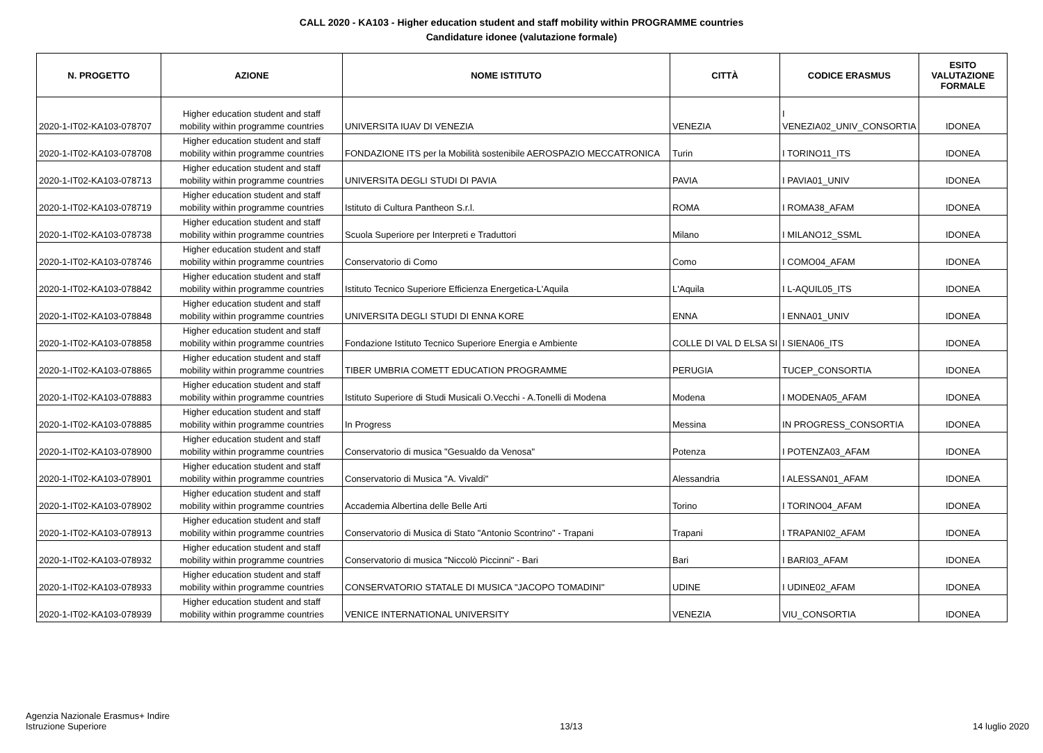CALL 2020 - KA103 - Higher education student and staff mobility within PROGRAMME countries
Candidature idonee (valutazione formale)
| N. PROGETTO | AZIONE | NOME ISTITUTO | CITTÀ | CODICE ERASMUS | ESITO VALUTAZIONE FORMALE |
| --- | --- | --- | --- | --- | --- |
| 2020-1-IT02-KA103-078707 | Higher education student and staff mobility within programme countries | UNIVERSITA IUAV DI VENEZIA | VENEZIA | I VENEZIA02_UNIV_CONSORTIA | IDONEA |
| 2020-1-IT02-KA103-078708 | Higher education student and staff mobility within programme countries | FONDAZIONE ITS per la Mobilità sostenibile AEROSPAZIO MECCATRONICA | Turin | I TORINO11_ITS | IDONEA |
| 2020-1-IT02-KA103-078713 | Higher education student and staff mobility within programme countries | UNIVERSITA DEGLI STUDI DI PAVIA | PAVIA | I PAVIA01_UNIV | IDONEA |
| 2020-1-IT02-KA103-078719 | Higher education student and staff mobility within programme countries | Istituto di Cultura Pantheon S.r.l. | ROMA | I ROMA38_AFAM | IDONEA |
| 2020-1-IT02-KA103-078738 | Higher education student and staff mobility within programme countries | Scuola Superiore per Interpreti e Traduttori | Milano | I MILANO12_SSML | IDONEA |
| 2020-1-IT02-KA103-078746 | Higher education student and staff mobility within programme countries | Conservatorio di Como | Como | I COMO04_AFAM | IDONEA |
| 2020-1-IT02-KA103-078842 | Higher education student and staff mobility within programme countries | Istituto Tecnico Superiore Efficienza Energetica-L'Aquila | L'Aquila | I L-AQUIL05_ITS | IDONEA |
| 2020-1-IT02-KA103-078848 | Higher education student and staff mobility within programme countries | UNIVERSITA DEGLI STUDI DI ENNA KORE | ENNA | I ENNA01_UNIV | IDONEA |
| 2020-1-IT02-KA103-078858 | Higher education student and staff mobility within programme countries | Fondazione Istituto Tecnico Superiore Energia e Ambiente | COLLE DI VAL D ELSA SI | I SIENA06_ITS | IDONEA |
| 2020-1-IT02-KA103-078865 | Higher education student and staff mobility within programme countries | TIBER UMBRIA COMETT EDUCATION PROGRAMME | PERUGIA | TUCEP_CONSORTIA | IDONEA |
| 2020-1-IT02-KA103-078883 | Higher education student and staff mobility within programme countries | Istituto Superiore di Studi Musicali O.Vecchi - A.Tonelli di Modena | Modena | I MODENA05_AFAM | IDONEA |
| 2020-1-IT02-KA103-078885 | Higher education student and staff mobility within programme countries | In Progress | Messina | IN PROGRESS_CONSORTIA | IDONEA |
| 2020-1-IT02-KA103-078900 | Higher education student and staff mobility within programme countries | Conservatorio di musica "Gesualdo da Venosa" | Potenza | I POTENZA03_AFAM | IDONEA |
| 2020-1-IT02-KA103-078901 | Higher education student and staff mobility within programme countries | Conservatorio di Musica "A. Vivaldi" | Alessandria | I ALESSAN01_AFAM | IDONEA |
| 2020-1-IT02-KA103-078902 | Higher education student and staff mobility within programme countries | Accademia Albertina delle Belle Arti | Torino | I TORINO04_AFAM | IDONEA |
| 2020-1-IT02-KA103-078913 | Higher education student and staff mobility within programme countries | Conservatorio di Musica di Stato "Antonio Scontrino" - Trapani | Trapani | I TRAPANI02_AFAM | IDONEA |
| 2020-1-IT02-KA103-078932 | Higher education student and staff mobility within programme countries | Conservatorio di musica "Niccolò Piccinni" - Bari | Bari | I BARI03_AFAM | IDONEA |
| 2020-1-IT02-KA103-078933 | Higher education student and staff mobility within programme countries | CONSERVATORIO STATALE DI MUSICA "JACOPO TOMADINI" | UDINE | I UDINE02_AFAM | IDONEA |
| 2020-1-IT02-KA103-078939 | Higher education student and staff mobility within programme countries | VENICE INTERNATIONAL UNIVERSITY | VENEZIA | VIU_CONSORTIA | IDONEA |
Agenzia Nazionale Erasmus+ Indire
Istruzione Superiore
13/13
14 luglio 2020